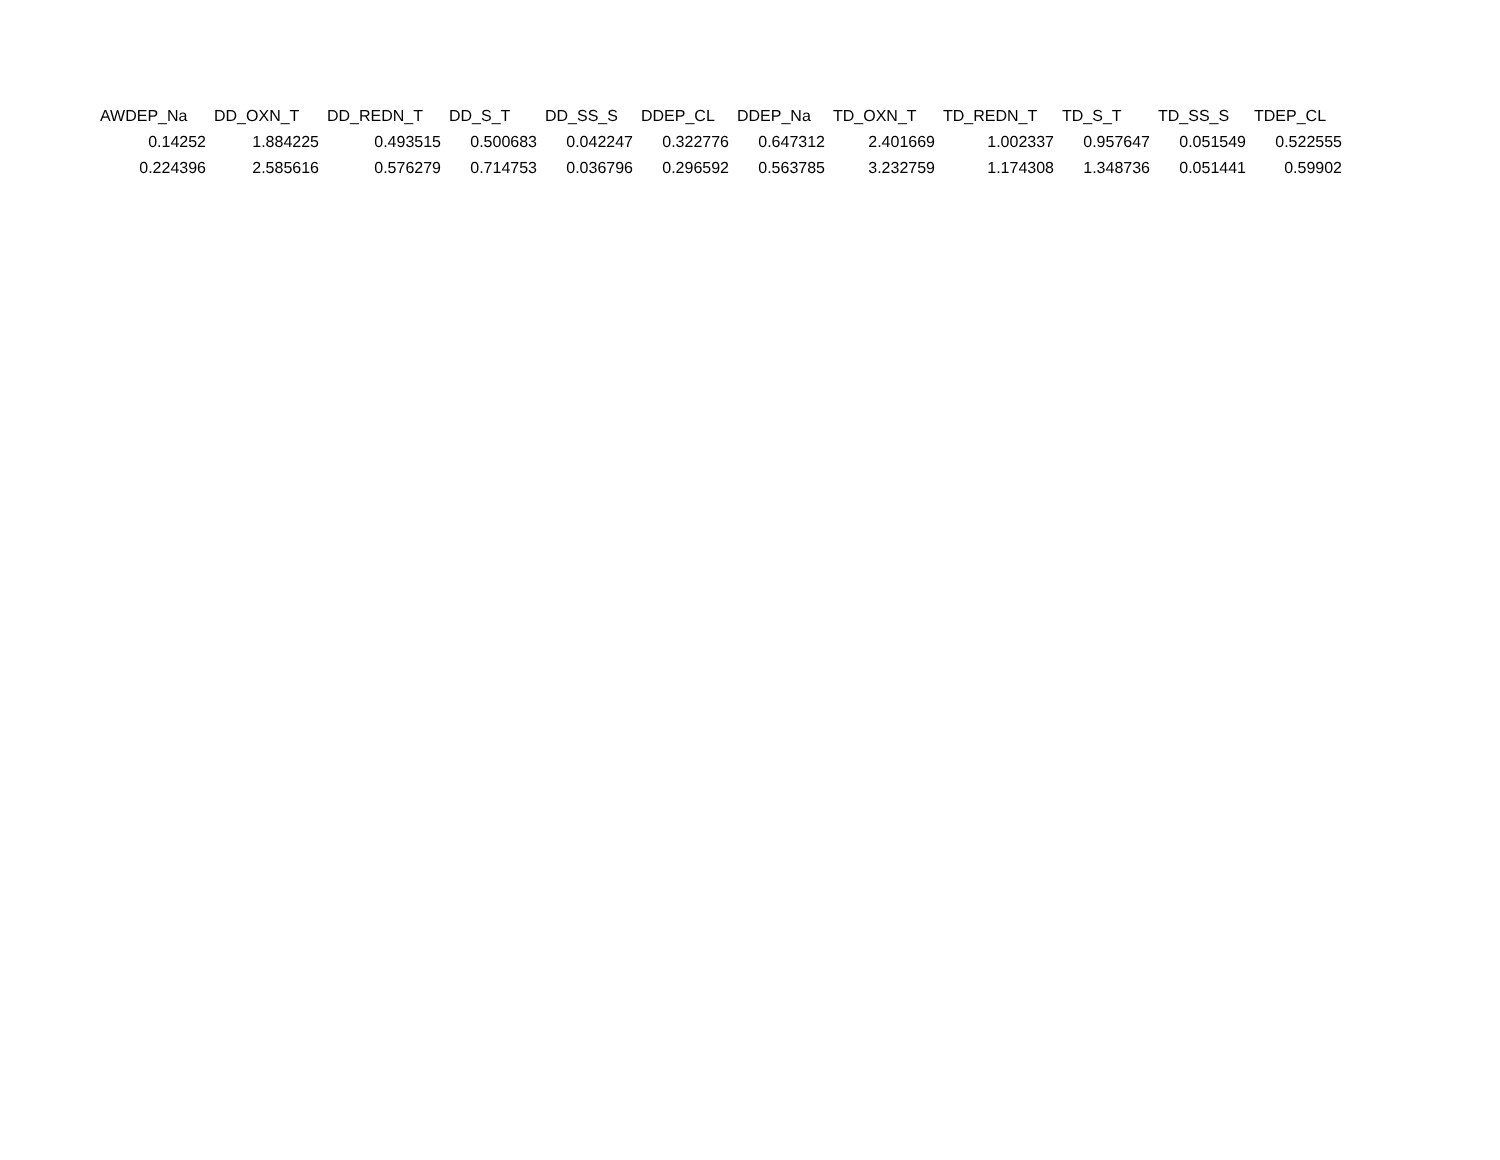| AWDEP_Na | DD_OXN_T | DD_REDN_T | DD_S_T | DD_SS_S | DDEP_CL | DDEP_Na | TD_OXN_T | TD_REDN_T | TD_S_T | TD_SS_S | TDEP_CL |
| --- | --- | --- | --- | --- | --- | --- | --- | --- | --- | --- | --- |
| 0.14252 | 1.884225 | 0.493515 | 0.500683 | 0.042247 | 0.322776 | 0.647312 | 2.401669 | 1.002337 | 0.957647 | 0.051549 | 0.522555 |
| 0.224396 | 2.585616 | 0.576279 | 0.714753 | 0.036796 | 0.296592 | 0.563785 | 3.232759 | 1.174308 | 1.348736 | 0.051441 | 0.59902 |